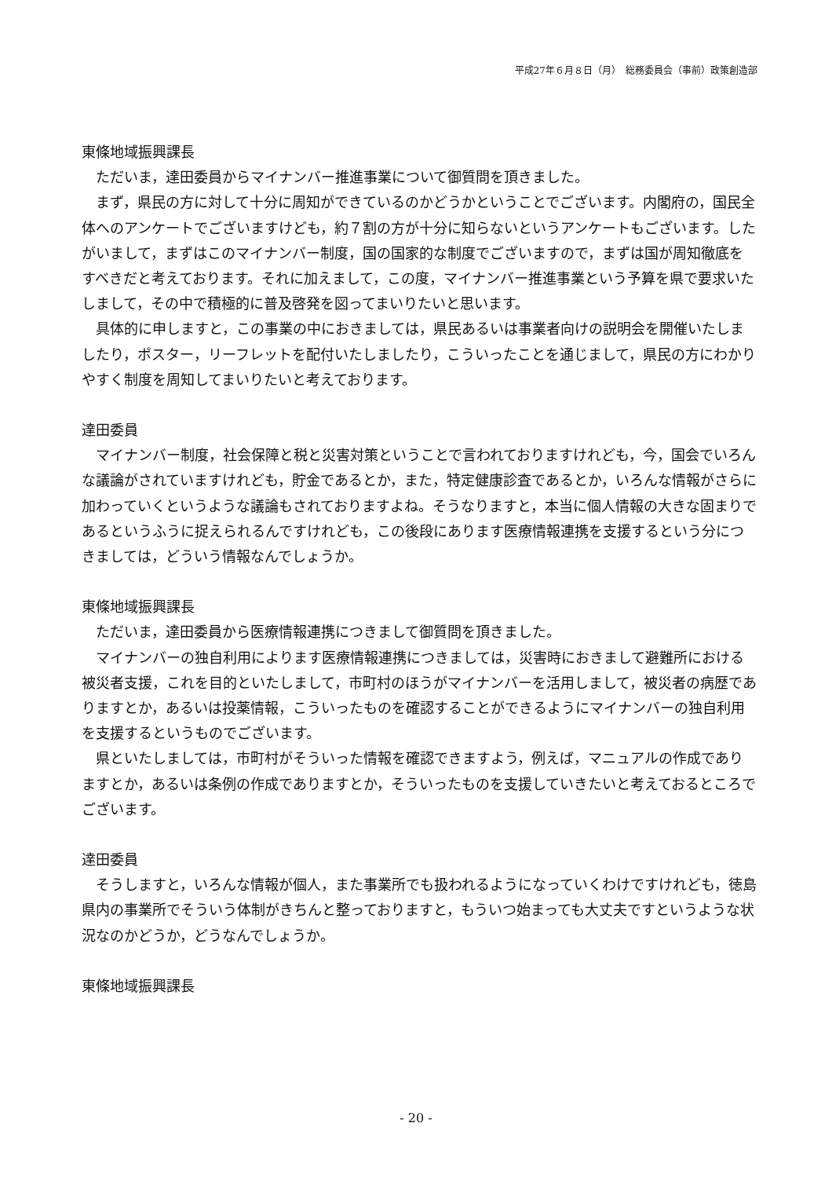平成27年６月８日（月）　総務委員会（事前）政策創造部
東條地域振興課長
ただいま，達田委員からマイナンバー推進事業について御質問を頂きました。
まず，県民の方に対して十分に周知ができているのかどうかということでございます。内閣府の，国民全体へのアンケートでございますけども，約７割の方が十分に知らないというアンケートもございます。したがいまして，まずはこのマイナンバー制度，国の国家的な制度でございますので，まずは国が周知徹底をすべきだと考えております。それに加えまして，この度，マイナンバー推進事業という予算を県で要求いたしまして，その中で積極的に普及啓発を図ってまいりたいと思います。
具体的に申しますと，この事業の中におきましては，県民あるいは事業者向けの説明会を開催いたしましたり，ポスター，リーフレットを配付いたしましたり，こういったことを通じまして，県民の方にわかりやすく制度を周知してまいりたいと考えております。
達田委員
マイナンバー制度，社会保障と税と災害対策ということで言われておりますけれども，今，国会でいろんな議論がされていますけれども，貯金であるとか，また，特定健康診査であるとか，いろんな情報がさらに加わっていくというような議論もされておりますよね。そうなりますと，本当に個人情報の大きな固まりであるというふうに捉えられるんですけれども，この後段にあります医療情報連携を支援するという分につきましては，どういう情報なんでしょうか。
東條地域振興課長
ただいま，達田委員から医療情報連携につきまして御質問を頂きました。
マイナンバーの独自利用によります医療情報連携につきましては，災害時におきまして避難所における被災者支援，これを目的といたしまして，市町村のほうがマイナンバーを活用しまして，被災者の病歴でありますとか，あるいは投薬情報，こういったものを確認することができるようにマイナンバーの独自利用を支援するというものでございます。
県といたしましては，市町村がそういった情報を確認できますよう，例えば，マニュアルの作成でありますとか，あるいは条例の作成でありますとか，そういったものを支援していきたいと考えておるところでございます。
達田委員
そうしますと，いろんな情報が個人，また事業所でも扱われるようになっていくわけですけれども，徳島県内の事業所でそういう体制がきちんと整っておりますと，もういつ始まっても大丈夫ですというような状況なのかどうか，どうなんでしょうか。
東條地域振興課長
- 20 -